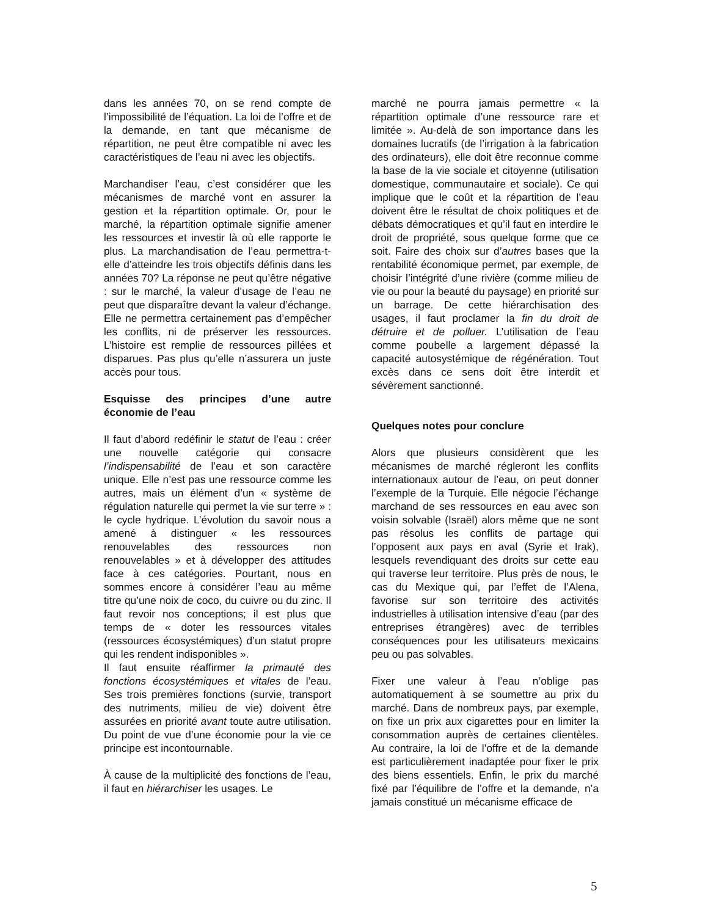dans les années 70, on se rend compte de l’impossibilité de l’équation. La loi de l’offre et de la demande, en tant que mécanisme de répartition, ne peut être compatible ni avec les caractéristiques de l’eau ni avec les objectifs.
Marchandiser l’eau, c’est considérer que les mécanismes de marché vont en assurer la gestion et la répartition optimale. Or, pour le marché, la répartition optimale signifie amener les ressources et investir là où elle rapporte le plus. La marchandisation de l’eau permettra-t-elle d’atteindre les trois objectifs définis dans les années 70? La réponse ne peut qu’être négative : sur le marché, la valeur d’usage de l’eau ne peut que disparaître devant la valeur d’échange. Elle ne permettra certainement pas d’empêcher les conflits, ni de préserver les ressources. L’histoire est remplie de ressources pillées et disparues. Pas plus qu’elle n’assurera un juste accès pour tous.
Esquisse des principes d’une autre économie de l’eau
Il faut d’abord redéfinir le statut de l’eau : créer une nouvelle catégorie qui consacre l’indispensabilité de l’eau et son caractère unique. Elle n’est pas une ressource comme les autres, mais un élément d’un « système de régulation naturelle qui permet la vie sur terre » : le cycle hydrique. L’évolution du savoir nous a amené à distinguer « les ressources renouvelables des ressources non renouvelables » et à développer des attitudes face à ces catégories. Pourtant, nous en sommes encore à considérer l’eau au même titre qu’une noix de coco, du cuivre ou du zinc. Il faut revoir nos conceptions; il est plus que temps de « doter les ressources vitales (ressources écosystémiques) d’un statut propre qui les rendent indisponibles ».
Il faut ensuite réaffirmer la primauté des fonctions écosystémiques et vitales de l’eau. Ses trois premières fonctions (survie, transport des nutriments, milieu de vie) doivent être assurées en priorité avant toute autre utilisation. Du point de vue d’une économie pour la vie ce principe est incontournable.
À cause de la multiplicité des fonctions de l’eau, il faut en hiérarchiser les usages. Le
marché ne pourra jamais permettre « la répartition optimale d’une ressource rare et limitée ». Au-delà de son importance dans les domaines lucratifs (de l’irrigation à la fabrication des ordinateurs), elle doit être reconnue comme la base de la vie sociale et citoyenne (utilisation domestique, communautaire et sociale). Ce qui implique que le coût et la répartition de l’eau doivent être le résultat de choix politiques et de débats démocratiques et qu’il faut en interdire le droit de propriété, sous quelque forme que ce soit. Faire des choix sur d’autres bases que la rentabilité économique permet, par exemple, de choisir l’intégrité d’une rivière (comme milieu de vie ou pour la beauté du paysage) en priorité sur un barrage. De cette hiérarchisation des usages, il faut proclamer la fin du droit de détruire et de polluer. L’utilisation de l’eau comme poubelle a largement dépassé la capacité autosystémique de régénération. Tout excès dans ce sens doit être interdit et sévèrement sanctionné.
Quelques notes pour conclure
Alors que plusieurs considèrent que les mécanismes de marché régleront les conflits internationaux autour de l’eau, on peut donner l’exemple de la Turquie. Elle négocie l’échange marchand de ses ressources en eau avec son voisin solvable (Israël) alors même que ne sont pas résolus les conflits de partage qui l’opposent aux pays en aval (Syrie et Irak), lesquels revendiquant des droits sur cette eau qui traverse leur territoire. Plus près de nous, le cas du Mexique qui, par l’effet de l’Alena, favorise sur son territoire des activités industrielles à utilisation intensive d’eau (par des entreprises étrangères) avec de terribles conséquences pour les utilisateurs mexicains peu ou pas solvables.
Fixer une valeur à l’eau n’oblige pas automatiquement à se soumettre au prix du marché. Dans de nombreux pays, par exemple, on fixe un prix aux cigarettes pour en limiter la consommation auprès de certaines clientèles. Au contraire, la loi de l’offre et de la demande est particulièrement inadaptée pour fixer le prix des biens essentiels. Enfin, le prix du marché fixé par l’équilibre de l’offre et la demande, n’a jamais constitué un mécanisme efficace de
5